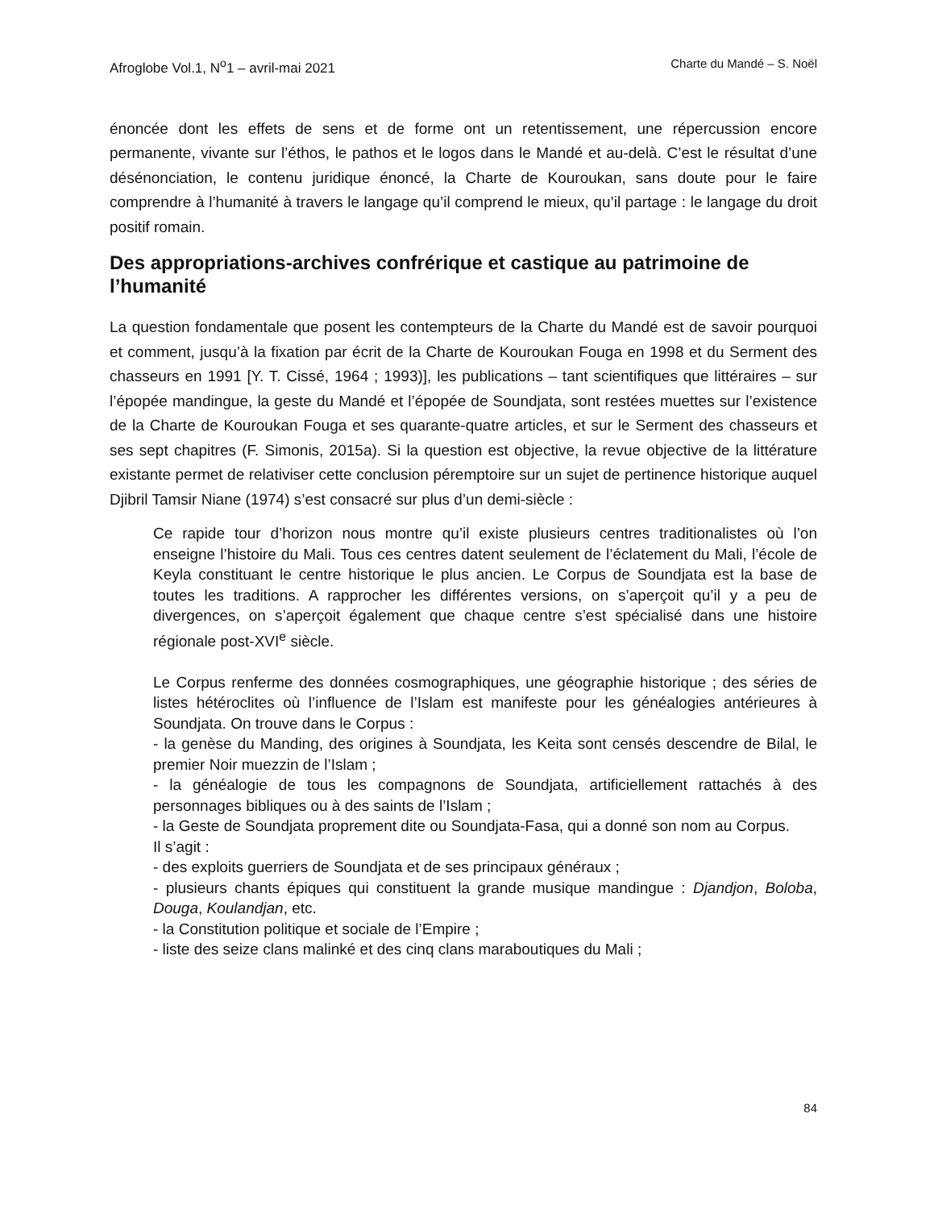Afroglobe Vol.1, N<sup>o</sup>1 – avril-mai 2021 Charte du Mandé – S. Noël
énoncée dont les effets de sens et de forme ont un retentissement, une répercussion encore permanente, vivante sur l’éthos, le pathos et le logos dans le Mandé et au-delà. C’est le résultat d’une désénonciation, le contenu juridique énoncé, la Charte de Kouroukan, sans doute pour le faire comprendre à l’humanité à travers le langage qu’il comprend le mieux, qu’il partage : le langage du droit positif romain.
Des appropriations-archives confrérique et castique au patrimoine de l’humanité
La question fondamentale que posent les contempteurs de la Charte du Mandé est de savoir pourquoi et comment, jusqu’à la fixation par écrit de la Charte de Kouroukan Fouga en 1998 et du Serment des chasseurs en 1991 [Y. T. Cissé, 1964 ; 1993)], les publications – tant scientifiques que littéraires – sur l’épopée mandingue, la geste du Mandé et l’épopée de Soundjata, sont restées muettes sur l’existence de la Charte de Kouroukan Fouga et ses quarante-quatre articles, et sur le Serment des chasseurs et ses sept chapitres (F. Simonis, 2015a). Si la question est objective, la revue objective de la littérature existante permet de relativiser cette conclusion péremptoire sur un sujet de pertinence historique auquel Djibril Tamsir Niane (1974) s’est consacré sur plus d’un demi-siècle :
Ce rapide tour d’horizon nous montre qu’il existe plusieurs centres traditionalistes où l’on enseigne l’histoire du Mali. Tous ces centres datent seulement de l’éclatement du Mali, l’école de Keyla constituant le centre historique le plus ancien. Le Corpus de Soundjata est la base de toutes les traditions. A rapprocher les différentes versions, on s’aperçoit qu’il y a peu de divergences, on s’aperçoit également que chaque centre s’est spécialisé dans une histoire régionale post-XVI<sup>e</sup> siècle.
Le Corpus renferme des données cosmographiques, une géographie historique ; des séries de listes hétéroclites où l’influence de l’Islam est manifeste pour les généalogies antérieures à Soundjata. On trouve dans le Corpus :
- la genèse du Manding, des origines à Soundjata, les Keita sont censés descendre de Bilal, le premier Noir muezzin de l’Islam ;
- la généalogie de tous les compagnons de Soundjata, artificiellement rattachés à des personnages bibliques ou à des saints de l’Islam ;
- la Geste de Soundjata proprement dite ou Soundjata-Fasa, qui a donné son nom au Corpus.
Il s’agit :
- des exploits guerriers de Soundjata et de ses principaux généraux ;
- plusieurs chants épiques qui constituent la grande musique mandingue : Djandjon, Boloba, Douga, Koulandjan, etc.
- la Constitution politique et sociale de l’Empire ;
- liste des seize clans malinké et des cinq clans maraboutiques du Mali ;
84